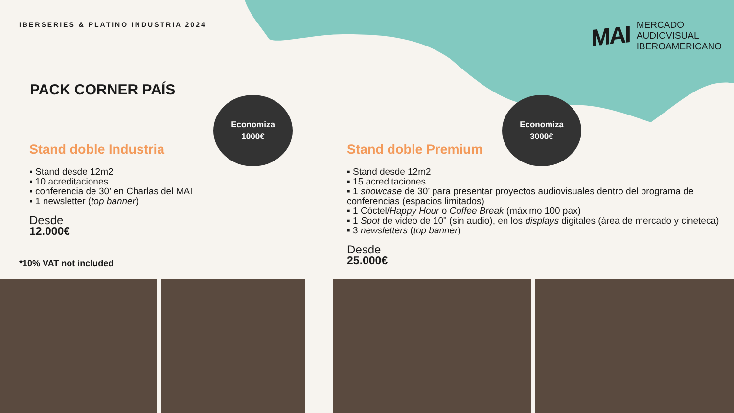IBERSERIES & PLATINO INDUSTRIA 2024
MAI
MERCADO
AUDIOVISUAL
IBEROAMERICANO
PACK CORNER PAÍS
Economiza
1000€
Economiza
3000€
Stand doble Industria
▪ Stand desde 12m2
▪ 10 acreditaciones
▪ conferencia de 30’ en Charlas del MAI
▪ 1 newsletter (top banner)
Desde
12.000€
Stand doble Premium
▪ Stand desde 12m2
▪ 15 acreditaciones
▪ 1 showcase de 30’ para presentar proyectos audiovisuales dentro del programa de conferencias (espacios limitados)
▪ 1 Cóctel/Happy Hour o Coffee Break (máximo 100 pax)
▪ 1 Spot de video de 10" (sin audio), en los displays digitales (área de mercado y cineteca)
▪ 3 newsletters (top banner)
Desde
25.000€
*10% VAT not included